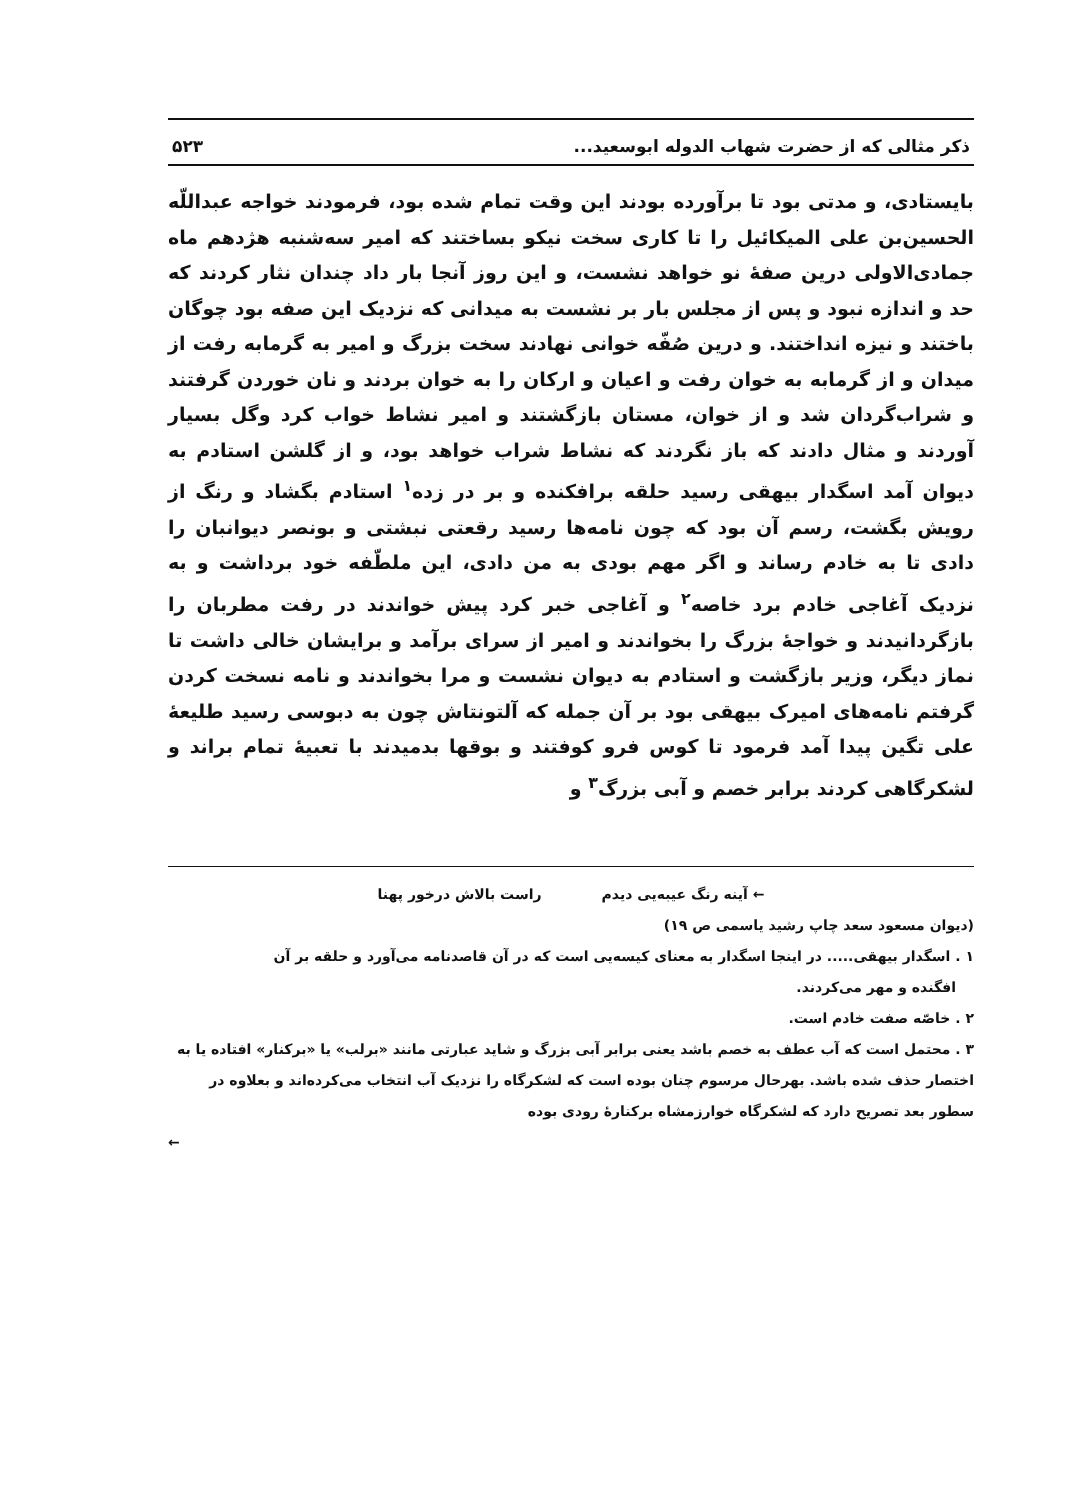ذکر مثالی که از حضرت شهاب الدوله ابوسعید... ۵۲۳
بایستادی، و مدتی بود تا برآورده بودند این وقت تمام شده بود، فرمودند خواجه عبداللّه الحسین‌بن علی المیکائیل را تا کاری سخت نیکو بساختند که امیر سه‌شنبه هژدهم ماه جمادی‌الاولی درین صفهٔ نو خواهد نشست، و این روز آنجا بار داد چندان نثار کردند که حد و اندازه نبود و پس از مجلس بار بر نشست به میدانی که نزدیک این صفه بود چوگان باختند و نیزه انداختند. و درین صُفّه خوانی نهادند سخت بزرگ و امیر به گرمابه رفت از میدان و از گرمابه به خوان رفت و اعیان و ارکان را به خوان بردند و نان خوردن گرفتند و شراب‌گردان شد و از خوان، مستان بازگشتند و امیر نشاط خواب کرد وگل بسیار آوردند و مثال دادند که باز نگردند که نشاط شراب خواهد بود، و از گلشن استادم به دیوان آمد اسگدار بیهقی رسید حلقه برافکنده و بر در زده<sup>۱</sup> استادم بگشاد و رنگ از رویش بگشت، رسم آن بود که چون نامه‌ها رسید رقعتی نبشتی و بونصر دیوانبان را دادی تا به خادم رساند و اگر مهم بودی به من دادی، این ملطّفه خود برداشت و به نزدیک آغاجی خادم برد خاصه<sup>۲</sup> و آغاجی خبر کرد پیش خواندند در رفت مطربان را بازگردانیدند و خواجهٔ بزرگ را بخواندند و امیر از سرای برآمد و برایشان خالی داشت تا نماز دیگر، وزیر بازگشت و استادم به دیوان نشست و مرا بخواندند و نامه نسخت کردن گرفتم نامه‌های امیرک بیهقی بود بر آن جمله که آلتونتاش چون به دبوسی رسید طلیعهٔ علی تگین پیدا آمد فرمود تا کوس فرو کوفتند و بوقها بدمیدند با تعبیهٔ تمام براند و لشکرگاهی کردند برابر خصم و آبی بزرگ<sup>۳</sup> و
← آینه رنگ عیبه‌یی دیدم راست بالاش درخور پهنا
(دیوان مسعود سعد چاپ رشید یاسمی ص ۱۹)
۱ . اسگدار بیهقی..... در اینجا اسگدار به معنای کیسه‌یی است که در آن قاصدنامه می‌آورد و حلقه بر آن
افگنده و مهر می‌کردند.
۲ . خاصّه صفت خادم است.
۳ . محتمل است که آب عطف به خصم باشد یعنی برابر آبی بزرگ و شاید عبارتی مانند «برلب» یا «برکنار» افتاده یا به اختصار حذف شده باشد. بهرحال مرسوم چنان بوده است که لشکرگاه را نزدیک آب انتخاب می‌کرده‌اند و بعلاوه در سطور بعد تصریح دارد که لشکرگاه خوارزمشاه برکنارهٔ رودی بوده
←